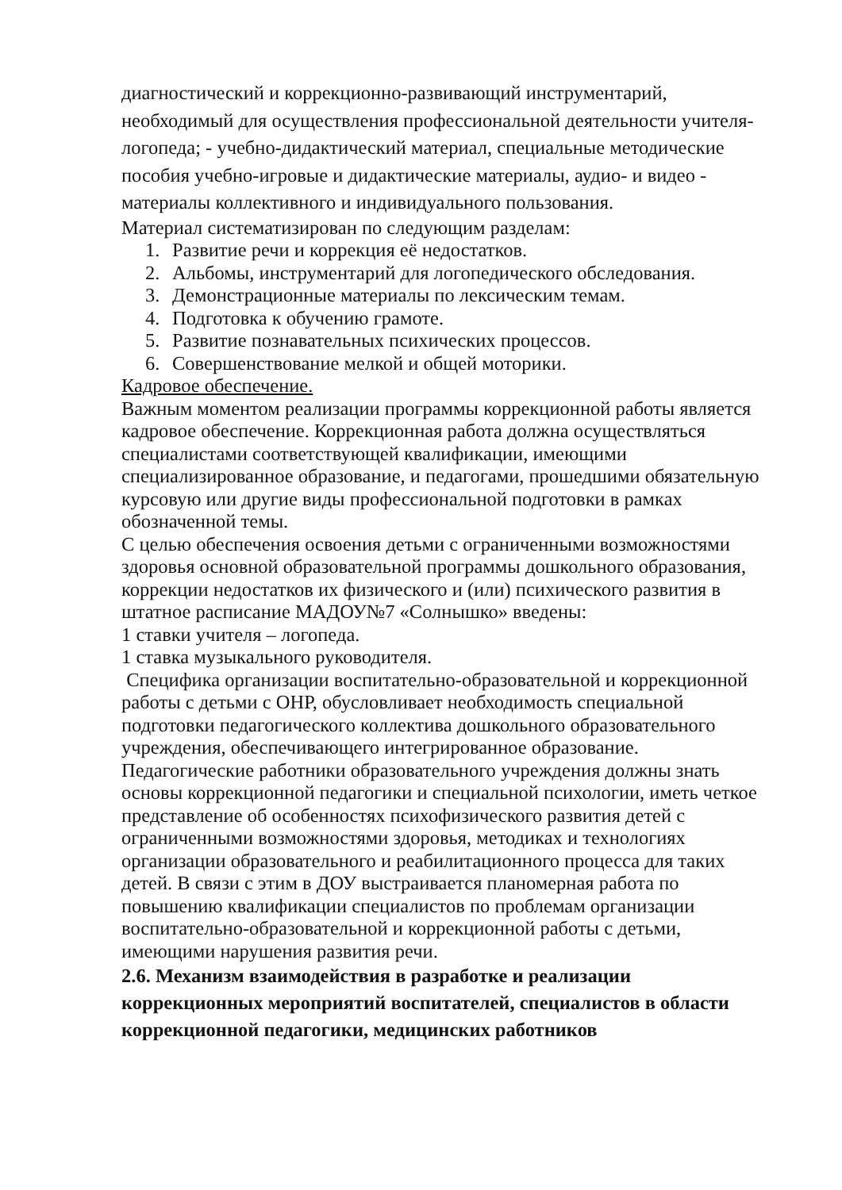диагностический и коррекционно-развивающий инструментарий, необходимый для осуществления профессиональной деятельности учителя-логопеда; - учебно-дидактический материал, специальные методические пособия учебно-игровые и дидактические материалы, аудио- и видео - материалы коллективного и индивидуального пользования.
Материал систематизирован по следующим разделам:
1. Развитие речи и коррекция её недостатков.
2. Альбомы, инструментарий для логопедического обследования.
3. Демонстрационные материалы по лексическим темам.
4. Подготовка к обучению грамоте.
5. Развитие познавательных психических процессов.
6. Совершенствование мелкой и общей моторики.
Кадровое обеспечение.
Важным моментом реализации программы коррекционной работы является кадровое обеспечение. Коррекционная работа должна осуществляться специалистами соответствующей квалификации, имеющими специализированное образование, и педагогами, прошедшими обязательную курсовую или другие виды профессиональной подготовки в рамках обозначенной темы.
С целью обеспечения освоения детьми с ограниченными возможностями здоровья основной образовательной программы дошкольного образования, коррекции недостатков их физического и (или) психического развития в штатное расписание МАДОУ№7 «Солнышко» введены:
1 ставки учителя – логопеда.
1 ставка музыкального руководителя.
Специфика организации воспитательно-образовательной и коррекционной работы с детьми с ОНР, обусловливает необходимость специальной подготовки педагогического коллектива дошкольного образовательного учреждения, обеспечивающего интегрированное образование. Педагогические работники образовательного учреждения должны знать основы коррекционной педагогики и специальной психологии, иметь четкое представление об особенностях психофизического развития детей с ограниченными возможностями здоровья, методиках и технологиях организации образовательного и реабилитационного процесса для таких детей. В связи с этим в ДОУ выстраивается планомерная работа по повышению квалификации специалистов по проблемам организации воспитательно-образовательной и коррекционной работы с детьми, имеющими нарушения развития речи.
2.6. Механизм взаимодействия в разработке и реализации коррекционных мероприятий воспитателей, специалистов в области коррекционной педагогики, медицинских работников